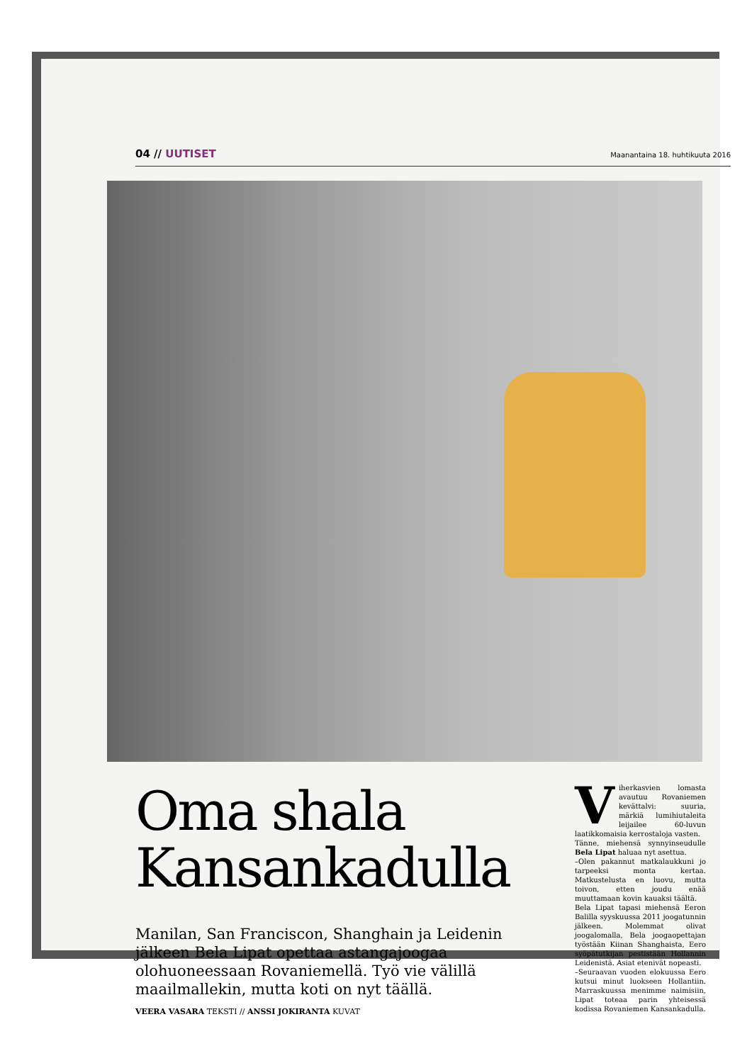04 // UUTISET Maanantaina 18. huhtikuuta 2016
Oma shala Kansankadulla
Manilan, San Franciscon, Shanghain ja Leidenin jälkeen Bela Lipat opettaa astangajoogaa olohuoneessaan Rovaniemellä. Työ vie välillä maailmallekin, mutta koti on nyt täällä.
VEERA VASARA TEKSTI // ANSSI JOKIRANTA KUVAT
Viherkasvien lomasta avautuu Rovaniemen kevättalvi: suuria, märkiä lumihiutaleita leijailee 60-luvun laatikkomaisia kerrostaloja vasten.
Tänne, miehensä synnyinseudulle Bela Lipat haluaa nyt asettua.
–Olen pakannut matkalaukkuni jo tarpeeksi monta kertaa. Matkustelusta en luovu, mutta toivon, etten joudu enää muuttamaan kovin kauaksi täältä.
Bela Lipat tapasi miehensä Eeron Balilla syyskuussa 2011 joogatunnin jälkeen. Molemmat olivat joogalomalla, Bela joogaopettajan työstään Kiinan Shanghaista, Eero syöpätutkijan pestistään Hollannin Leidenistä. Asiat etenivät nopeasti.
–Seuraavan vuoden elokuussa Eero kutsui minut luokseen Hollantiin. Marraskuussa menimme naimisiin, Lipat toteaa parin yhteisessä kodissa Rovaniemen Kansankadulla.